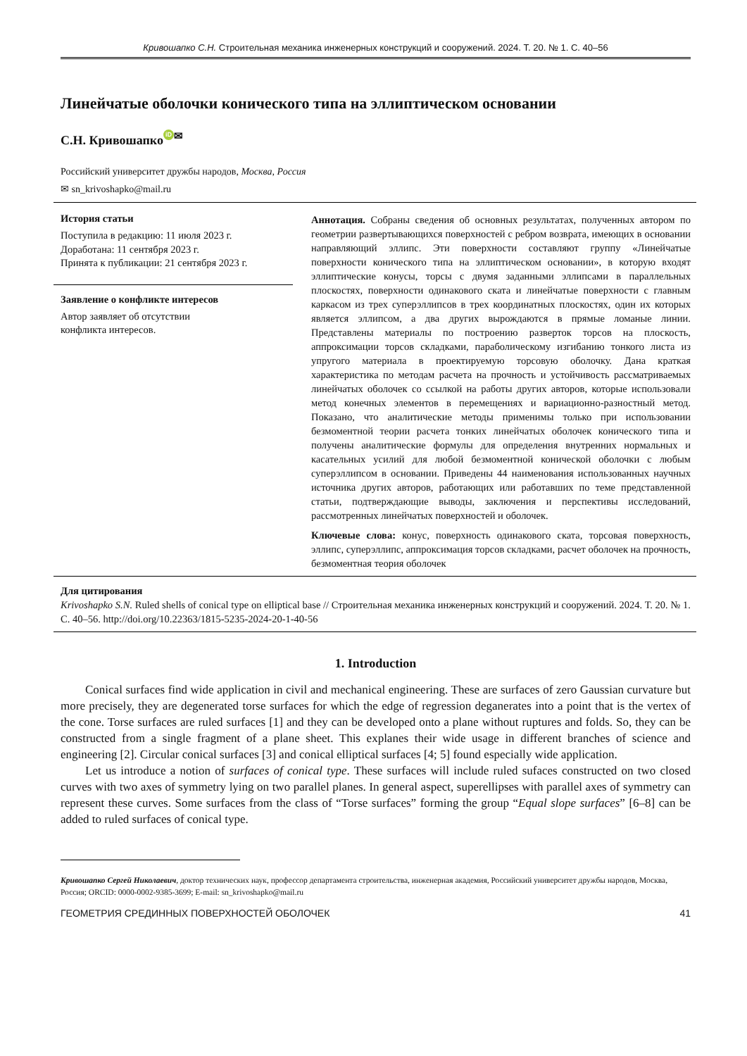Кривошапко С.Н. Строительная механика инженерных конструкций и сооружений. 2024. Т. 20. № 1. С. 40–56
Линейчатые оболочки конического типа на эллиптическом основании
С.Н. Кривошапко iD<sup>✉</sup>
Российский университет дружбы народов, Москва, Россия
✉ sn_krivoshapko@mail.ru
История статьи
Поступила в редакцию: 11 июля 2023 г.
Доработана: 11 сентября 2023 г.
Принята к публикации: 21 сентября 2023 г.
Заявление о конфликте интересов
Автор заявляет об отсутствии
конфликта интересов.
Аннотация. Собраны сведения об основных результатах, полученных автором по геометрии развертывающихся поверхностей с ребром возврата, имеющих в основании направляющий эллипс. Эти поверхности составляют группу «Линейчатые поверхности конического типа на эллиптическом основании», в которую входят эллиптические конусы, торсы с двумя заданными эллипсами в параллельных плоскостях, поверхности одинакового ската и линейчатые поверхности с главным каркасом из трех суперэллипсов в трех координатных плоскостях, один их которых является эллипсом, а два других вырождаются в прямые ломаные линии. Представлены материалы по построению разверток торсов на плоскость, аппроксимации торсов складками, параболическому изгибанию тонкого листа из упругого материала в проектируемую торсовую оболочку. Дана краткая характеристика по методам расчета на прочность и устойчивость рассматриваемых линейчатых оболочек со ссылкой на работы других авторов, которые использовали метод конечных элементов в перемещениях и вариационно-разностный метод. Показано, что аналитические методы применимы только при использовании безмоментной теории расчета тонких линейчатых оболочек конического типа и получены аналитические формулы для определения внутренних нормальных и касательных усилий для любой безмоментной конической оболочки с любым суперэллипсом в основании. Приведены 44 наименования использованных научных источника других авторов, работающих или работавших по теме представленной статьи, подтверждающие выводы, заключения и перспективы исследований, рассмотренных линейчатых поверхностей и оболочек.
Ключевые слова: конус, поверхность одинакового ската, торсовая поверхность, эллипс, суперэллипс, аппроксимация торсов складками, расчет оболочек на прочность, безмоментная теория оболочек
Для цитирования
Krivoshapko S.N. Ruled shells of conical type on elliptical base // Строительная механика инженерных конструкций и сооружений. 2024. Т. 20. № 1. С. 40–56. http://doi.org/10.22363/1815-5235-2024-20-1-40-56
1. Introduction
Conical surfaces find wide application in civil and mechanical engineering. These are surfaces of zero Gaussian curvature but more precisely, they are degenerated torse surfaces for which the edge of regression deganerates into a point that is the vertex of the cone. Torse surfaces are ruled surfaces [1] and they can be developed onto a plane without ruptures and folds. So, they can be constructed from a single fragment of a plane sheet. This explanes their wide usage in different branches of science and engineering [2]. Circular conical surfaces [3] and conical elliptical surfaces [4; 5] found especially wide application.
Let us introduce a notion of surfaces of conical type. These surfaces will include ruled sufaces constructed on two closed curves with two axes of symmetry lying on two parallel planes. In general aspect, superellipses with parallel axes of symmetry can represent these curves. Some surfaces from the class of “Torse surfaces” forming the group “Equal slope surfaces” [6–8] can be added to ruled surfaces of conical type.
Кривошапко Сергей Николаевич, доктор технических наук, профессор департамента строительства, инженерная академия, Российский университет дружбы народов, Москва, Россия; ORCID: 0000-0002-9385-3699; E-mail: sn_krivoshapko@mail.ru
ГЕОМЕТРИЯ СРЕДИННЫХ ПОВЕРХНОСТЕЙ ОБОЛОЧЕК 41